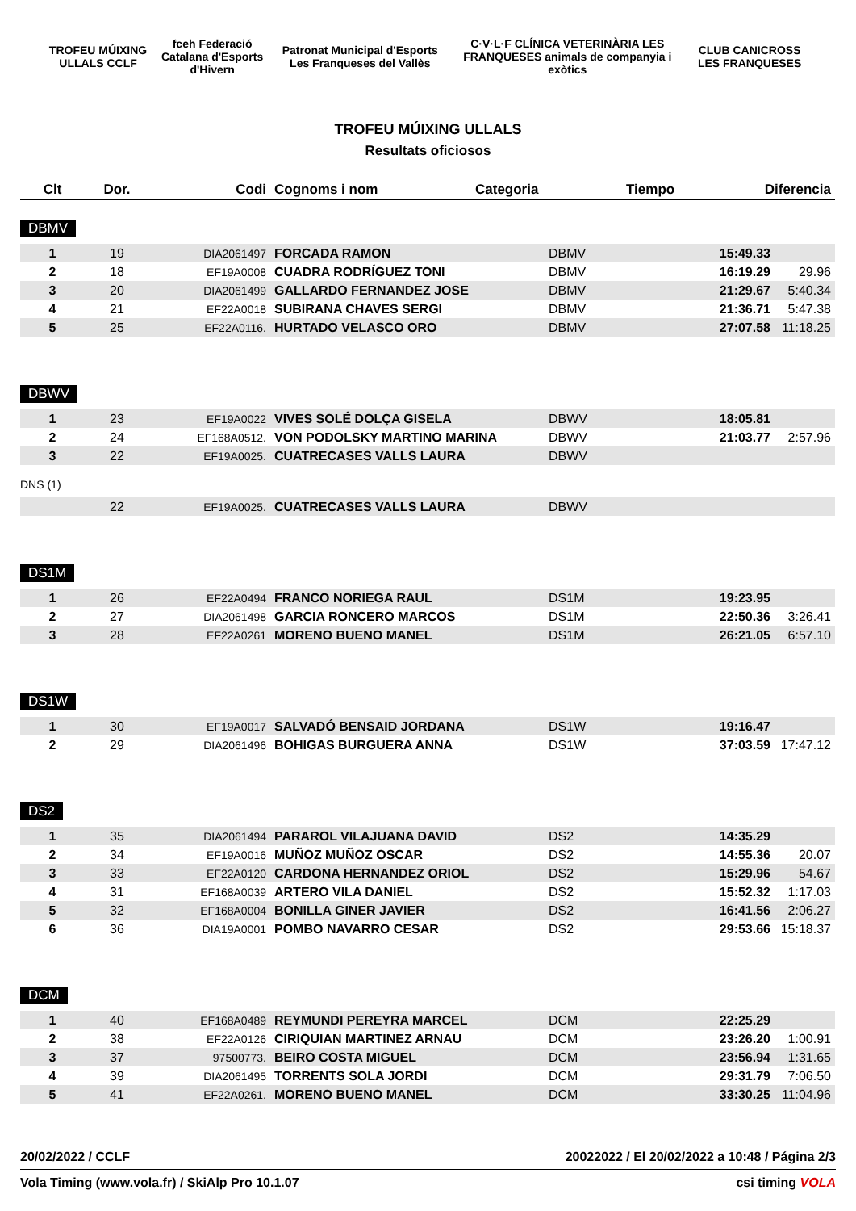TROFEU MÚIXING ULLALS CCLF
fceh Federació Catalana d'Esports d'Hivern
Patronat Municipal d'Esports Les Franqueses del Vallès
C·V·L·F CLÍNICA VETERINÀRIA LES FRANQUESES animals de companyia i exòtics
CLUB CANICROSS LES FRANQUESES
TROFEU MÚIXING ULLALS
Resultats oficiosos
| Clt | Dor. | Codi | Cognoms i nom | Categoria | Tiempo | Diferencia |
| --- | --- | --- | --- | --- | --- | --- |
DBMV
| 1 | 19 | DIA2061497 | FORCADA RAMON | DBMV | 15:49.33 | |
| 2 | 18 | EF19A0008 | CUADRA RODRÍGUEZ TONI | DBMV | 16:19.29 | 29.96 |
| 3 | 20 | DIA2061499 | GALLARDO FERNANDEZ JOSE | DBMV | 21:29.67 | 5:40.34 |
| 4 | 21 | EF22A0018 | SUBIRANA CHAVES SERGI | DBMV | 21:36.71 | 5:47.38 |
| 5 | 25 | EF22A0116. | HURTADO VELASCO ORO | DBMV | 27:07.58 | 11:18.25 |
DBWV
| 1 | 23 | EF19A0022 | VIVES SOLÉ DOLÇA GISELA | DBWV | 18:05.81 | |
| 2 | 24 | EF168A0512. | VON PODOLSKY MARTINO MARINA | DBWV | 21:03.77 | 2:57.96 |
| 3 | 22 | EF19A0025. | CUATRECASES VALLS LAURA | DBWV | | |
DNS (1)
| | 22 | EF19A0025. | CUATRECASES VALLS LAURA | DBWV | | |
DS1M
| 1 | 26 | EF22A0494 | FRANCO NORIEGA RAUL | DS1M | 19:23.95 | |
| 2 | 27 | DIA2061498 | GARCIA RONCERO MARCOS | DS1M | 22:50.36 | 3:26.41 |
| 3 | 28 | EF22A0261 | MORENO BUENO MANEL | DS1M | 26:21.05 | 6:57.10 |
DS1W
| 1 | 30 | EF19A0017 | SALVADÓ BENSAID JORDANA | DS1W | 19:16.47 | |
| 2 | 29 | DIA2061496 | BOHIGAS BURGUERA ANNA | DS1W | 37:03.59 | 17:47.12 |
DS2
| 1 | 35 | DIA2061494 | PARAROL VILAJUANA DAVID | DS2 | 14:35.29 | |
| 2 | 34 | EF19A0016 | MUÑOZ MUÑOZ OSCAR | DS2 | 14:55.36 | 20.07 |
| 3 | 33 | EF22A0120 | CARDONA HERNANDEZ ORIOL | DS2 | 15:29.96 | 54.67 |
| 4 | 31 | EF168A0039 | ARTERO VILA DANIEL | DS2 | 15:52.32 | 1:17.03 |
| 5 | 32 | EF168A0004 | BONILLA GINER JAVIER | DS2 | 16:41.56 | 2:06.27 |
| 6 | 36 | DIA19A0001 | POMBO NAVARRO CESAR | DS2 | 29:53.66 | 15:18.37 |
DCM
| 1 | 40 | EF168A0489 | REYMUNDI PEREYRA MARCEL | DCM | 22:25.29 | |
| 2 | 38 | EF22A0126 | CIRIQUIAN MARTINEZ ARNAU | DCM | 23:26.20 | 1:00.91 |
| 3 | 37 | 97500773. | BEIRO COSTA MIGUEL | DCM | 23:56.94 | 1:31.65 |
| 4 | 39 | DIA2061495 | TORRENTS SOLA JORDI | DCM | 29:31.79 | 7:06.50 |
| 5 | 41 | EF22A0261. | MORENO BUENO MANEL | DCM | 33:30.25 | 11:04.96 |
20/02/2022 / CCLF 20022022 / El 20/02/2022 a 10:48 / Página 2/3
Vola Timing (www.vola.fr) / SkiAlp Pro 10.1.07 csi timing VOLA